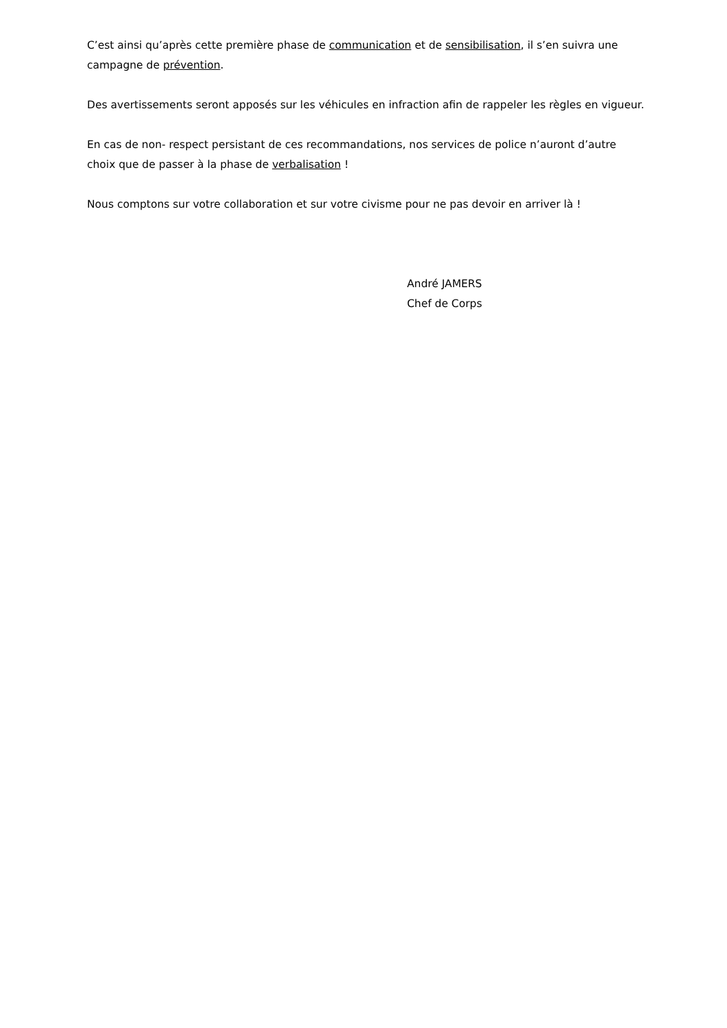C’est ainsi qu’après cette première phase de communication et de sensibilisation, il s’en suivra une campagne de prévention.
Des avertissements seront apposés sur les véhicules en infraction afin de rappeler les règles en vigueur.
En cas de non- respect persistant de ces recommandations, nos services de police n’auront d’autre choix que de passer à la phase de verbalisation !
Nous comptons sur votre collaboration et sur votre civisme pour ne pas devoir en arriver là !
André JAMERS
Chef de Corps